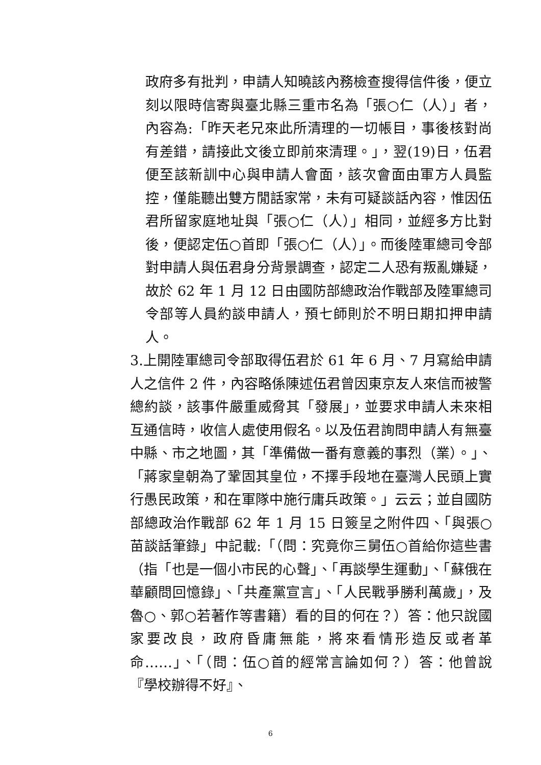政府多有批判，申請人知曉該內務檢查搜得信件後，便立刻以限時信寄與臺北縣三重市名為「張○仁（人）」者，內容為:「昨天老兄來此所清理的一切帳目，事後核對尚有差錯，請接此文後立即前來清理。」，翌(19)日，伍君便至該新訓中心與申請人會面，該次會面由軍方人員監控，僅能聽出雙方閒話家常，未有可疑談話內容，惟因伍君所留家庭地址與「張○仁（人）」相同，並經多方比對後，便認定伍○首即「張○仁（人）」。而後陸軍總司令部對申請人與伍君身分背景調查，認定二人恐有叛亂嫌疑，故於 62 年 1 月 12 日由國防部總政治作戰部及陸軍總司令部等人員約談申請人，預七師則於不明日期扣押申請人。
3.上開陸軍總司令部取得伍君於 61 年 6 月、7 月寫給申請人之信件 2 件，內容略係陳述伍君曾因東京友人來信而被警總約談，該事件嚴重威脅其「發展」，並要求申請人未來相互通信時，收信人處使用假名。以及伍君詢問申請人有無臺中縣、市之地圖，其「準備做一番有意義的事烈（業）。」、「蔣家皇朝為了鞏固其皇位，不擇手段地在臺灣人民頭上實行愚民政策，和在軍隊中施行庸兵政策。」云云；並自國防部總政治作戰部 62 年 1 月 15 日簽呈之附件四、「與張○苗談話筆錄」中記載:「（問：究竟你三舅伍○首給你這些書（指「也是一個小市民的心聲」、「再談學生運動」、「蘇俄在華顧問回憶錄」、「共產黨宣言」、「人民戰爭勝利萬歲」，及魯○、郭○若著作等書籍）看的目的何在？）答：他只說國家要改良，政府昏庸無能，將來看情形造反或者革命……」、「（問：伍○首的經常言論如何？）答：他曾說『學校辦得不好』、
6